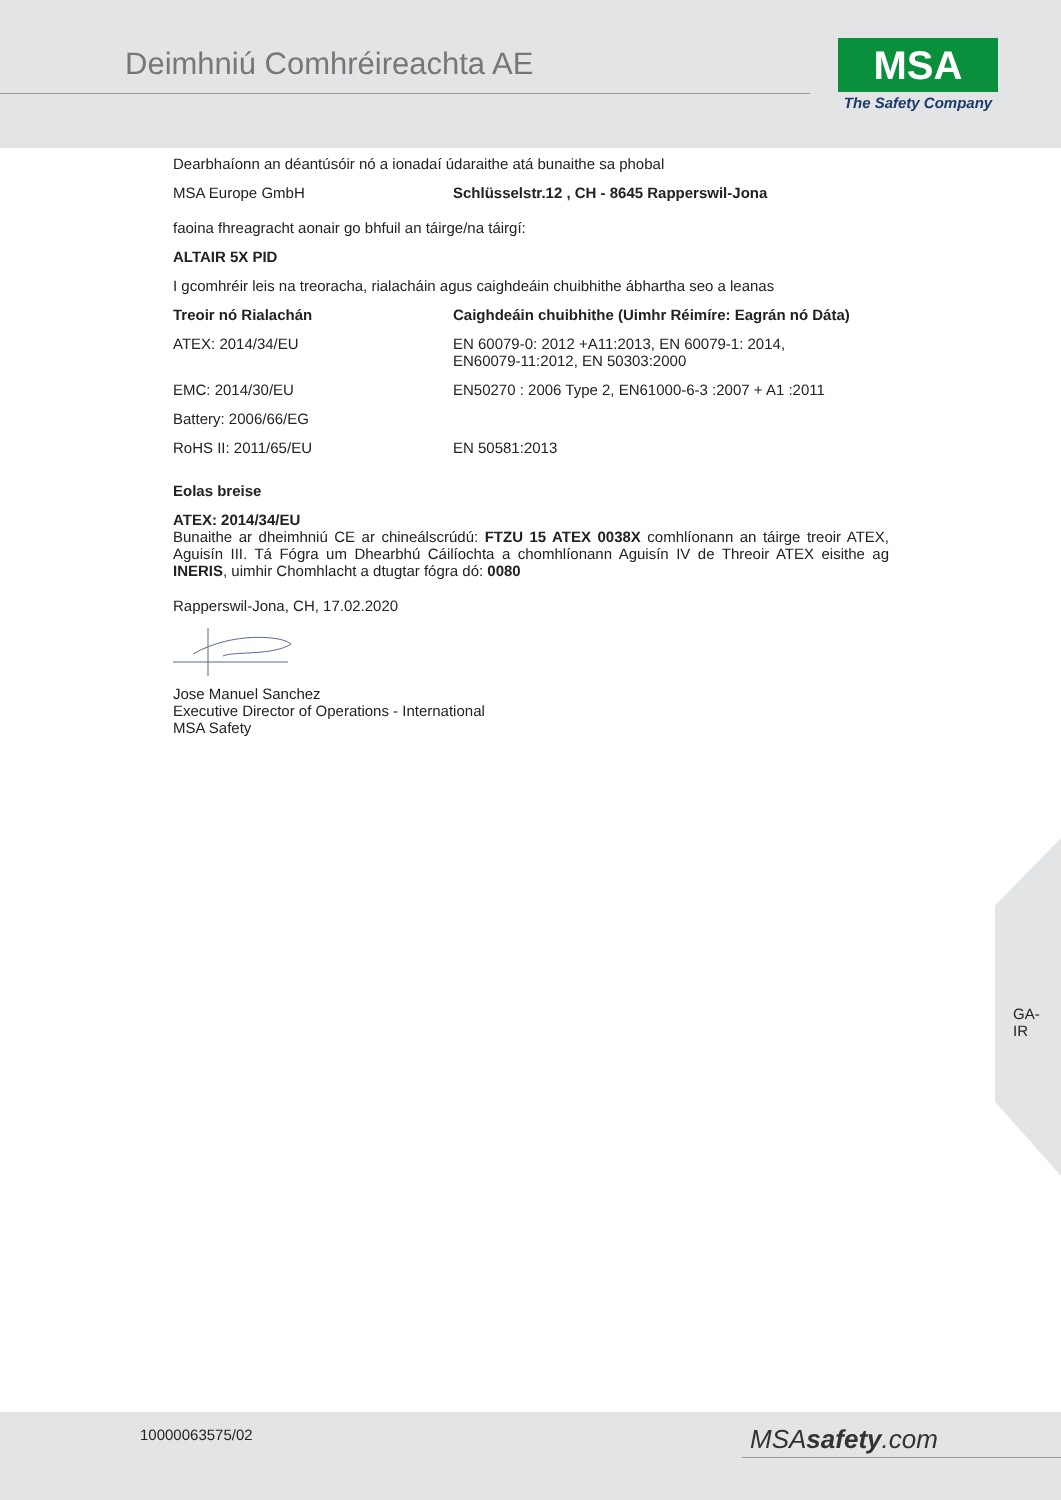Deimhniú Comhréireachta AE
MSA
The Safety Company
Dearbhaíonn an déantúsóir nó a ionadaí údaraithe atá bunaithe sa phobal
| MSA Europe GmbH | Schlüsselstr.12 , CH - 8645 Rapperswil-Jona |
faoina fhreagracht aonair go bhfuil an táirge/na táirgí:
ALTAIR 5X PID
I gcomhréir leis na treoracha, rialacháin agus caighdeáin chuibhithe ábhartha seo a leanas
| Treoir nó Rialachán | Caighdeáin chuibhithe (Uimhr Réimíre: Eagrán nó Dáta) |
| --- | --- |
| ATEX: 2014/34/EU | EN 60079-0: 2012 +A11:2013, EN 60079-1: 2014, EN60079-11:2012, EN 50303:2000 |
| EMC: 2014/30/EU | EN50270 : 2006 Type 2, EN61000-6-3 :2007 + A1 :2011 |
| Battery: 2006/66/EG | |
| RoHS II: 2011/65/EU | EN 50581:2013 |
Eolas breise
ATEX: 2014/34/EU
Bunaithe ar dheimhniú CE ar chineálscrúdú: FTZU 15 ATEX 0038X comhlíonann an táirge treoir ATEX, Aguisín III. Tá Fógra um Dhearbhú Cáilíochta a chomhlíonann Aguisín IV de Threoir ATEX eisithe ag INERIS, uimhir Chomhlacht a dtugtar fógra dó: 0080
Rapperswil-Jona, CH, 17.02.2020
Jose Manuel Sanchez
Executive Director of Operations - International
MSA Safety
GA-
IR
10000063575/02 MSAsafety.com